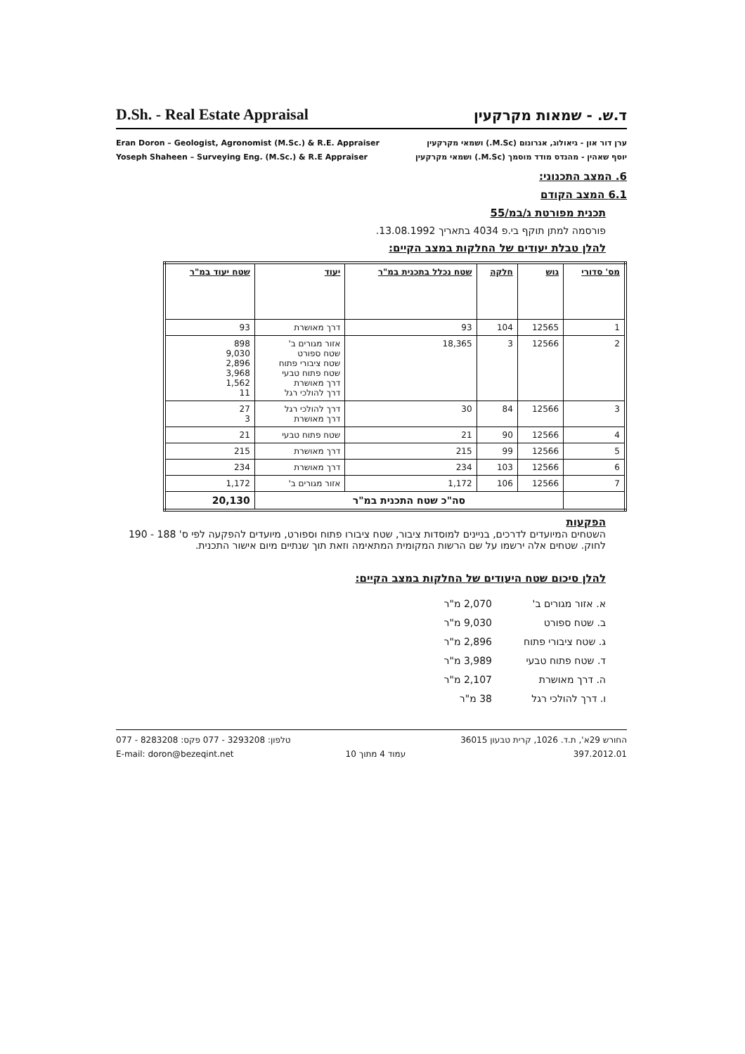D.Sh. - Real Estate Appraisal
ד.ש. - שמאות מקרקעין
Eran Doron – Geologist, Agronomist (M.Sc.) & R.E. Appraiser
Yoseph Shaheen – Surveying Eng. (M.Sc.) & R.E Appraiser
ערן דור און - גיאולוג, אגרונום (M.Sc.) ושמאי מקרקעין
יוסף שאהין - מהנדס מודד מוסמך (M.Sc.) ושמאי מקרקעין
6. המצב התכנוני:
6.1 המצב הקודם
תכנית מפורטת ג/במ/55
פורסמה למתן תוקף בי.פ 4034 בתאריך 13.08.1992.
להלן טבלת יעודים של החלקות במצב הקיים:
| מס' סדורי | גוש | חלקה | שטח נכלל בתכנית במ"ר | יעוד | שטח יעוד במ"ר |
| --- | --- | --- | --- | --- | --- |
| 1 | 12565 | 104 | 93 | דרך מאושרת | 93 |
| 2 | 12566 | 3 | 18,365 | אזור מגורים ב' שטח ספורט שטח ציבורי פתוח שטח פתוח טבעי דרך מאושרת דרך להולכי רגל | 898 9,030 2,896 3,968 1,562 11 |
| 3 | 12566 | 84 | 30 | דרך להולכי רגל דרך מאושרת | 27 3 |
| 4 | 12566 | 90 | 21 | שטח פתוח טבעי | 21 |
| 5 | 12566 | 99 | 215 | דרך מאושרת | 215 |
| 6 | 12566 | 103 | 234 | דרך מאושרת | 234 |
| 7 | 12566 | 106 | 1,172 | אזור מגורים ב' | 1,172 |
| | סה"כ שטח התכנית במ"ר | | | | 20,130 |
הפקעות
השטחים המיועדים לדרכים, בניינים למוסדות ציבור, שטח ציבורו פתוח וספורט, מיועדים להפקעה לפי ס' 188 - 190 לחוק. שטחים אלה ירשמו על שם הרשות המקומית המתאימה וזאת תוך שנתיים מיום אישור התכנית.
להלן סיכום שטח היעודים של החלקות במצב הקיים:
א. אזור מגורים ב' 2,070 מ"ר
ב. שטח ספורט 9,030 מ"ר
ג. שטח ציבורי פתוח 2,896 מ"ר
ד. שטח פתוח טבעי 3,989 מ"ר
ה. דרך מאושרת 2,107 מ"ר
ו. דרך להולכי רגל 38 מ"ר
טלפון: 3293208 - 077 פקס: 8283208 - 077
E-mail: doron@bezeqint.net
עמוד 4 מתוך 10 החורש 29א', ת.ד. 1026, קרית טבעון 36015
397.2012.01